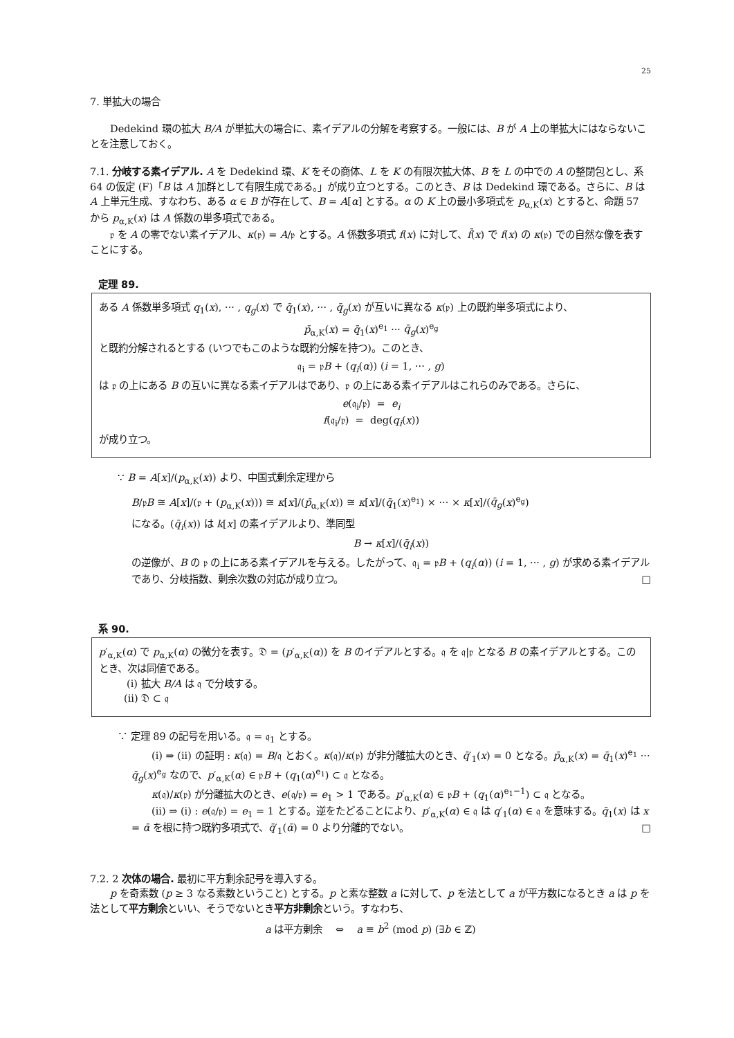25
7. 単拡大の場合
Dedekind 環の拡大 B/A が単拡大の場合に、素イデアルの分解を考察する。一般には、B が A 上の単拡大にはならないことを注意しておく。
7.1. 分岐する素イデアル. A を Dedekind 環、K をその商体、L を K の有限次拡大体、B を L の中での A の整閉包とし、系 64 の仮定 (F)「B は A 加群として有限生成である。」が成り立つとする。このとき、B は Dedekind 環である。さらに、B は A 上単元生成、すなわち、ある α ∈ B が存在して、B = A[α] とする。α の K 上の最小多項式を p<sub>α,K</sub>(x) とすると、命題 57 から p<sub>α,K</sub>(x) は A 係数の単多項式である。
𝔭 を A の零でない素イデアル、κ(𝔭) = A/𝔭 とする。A 係数多項式 f(x) に対して、f̄(x) で f(x) の κ(𝔭) での自然な像を表すことにする。
定理 89.
ある A 係数単多項式 q<sub>1</sub>(x), ··· , q<sub>g</sub>(x) で q̄<sub>1</sub>(x), ··· , q̄<sub>g</sub>(x) が互いに異なる κ(𝔭) 上の既約単多項式により、
p̄<sub>α,K</sub>(x) = q̄<sub>1</sub>(x)<sup>e<sub>1</sub></sup> ··· q̄<sub>g</sub>(x)<sup>e<sub>g</sub></sup>
と既約分解されるとする (いつでもこのような既約分解を持つ)。このとき、
𝔮<sub>i</sub> = 𝔭B + (q<sub>i</sub>(α)) (i = 1, ··· , g)
は 𝔭 の上にある B の互いに異なる素イデアルはであり、𝔭 の上にある素イデアルはこれらのみである。さらに、
e(𝔮<sub>i</sub>/𝔭) = e<sub>i</sub>
f(𝔮<sub>i</sub>/𝔭) = deg(q<sub>i</sub>(x))
が成り立つ。
∵ B = A[x]/(p<sub>α,K</sub>(x)) より、中国式剰余定理から
B/𝔭B ≅ A[x]/(𝔭 + (p<sub>α,K</sub>(x))) ≅ κ[x]/(p̄<sub>α,K</sub>(x)) ≅ κ[x]/(q̄<sub>1</sub>(x)<sup>e<sub>1</sub></sup>) × ··· × κ[x]/(q̄<sub>g</sub>(x)<sup>e<sub>g</sub></sup>)
になる。(q̄<sub>i</sub>(x)) は k[x] の素イデアルより、準同型
B → κ[x]/(q̄<sub>i</sub>(x))
の逆像が、B の 𝔭 の上にある素イデアルを与える。したがって、𝔮<sub>i</sub> = 𝔭B + (q<sub>i</sub>(α)) (i = 1, ··· , g) が求める素イデアルであり、分岐指数、剰余次数の対応が成り立つ。 □
系 90.
p′<sub>α,K</sub>(α) で p<sub>α,K</sub>(α) の微分を表す。𝔇 = (p′<sub>α,K</sub>(α)) を B のイデアルとする。𝔮 を 𝔮|𝔭 となる B の素イデアルとする。このとき、次は同値である。
(i) 拡大 B/A は 𝔮 で分岐する。
(ii) 𝔇 ⊂ 𝔮
∵ 定理 89 の記号を用いる。𝔮 = 𝔮<sub>1</sub> とする。
(i) ⇒ (ii) の証明 : κ(𝔮) = B/𝔮 とおく。κ(𝔮)/κ(𝔭) が非分離拡大のとき、q̄′<sub>1</sub>(x) = 0 となる。p̄<sub>α,K</sub>(x) = q̄<sub>1</sub>(x)<sup>e<sub>1</sub></sup> ··· q̄<sub>g</sub>(x)<sup>e<sub>g</sub></sup> なので、p′<sub>α,K</sub>(α) ∈ 𝔭B + (q<sub>1</sub>(α)<sup>e<sub>1</sub></sup>) ⊂ 𝔮 となる。
κ(𝔮)/κ(𝔭) が分離拡大のとき、e(𝔮/𝔭) = e<sub>1</sub> > 1 である。p′<sub>α,K</sub>(α) ∈ 𝔭B + (q<sub>1</sub>(α)<sup>e<sub>1</sub>−1</sup>) ⊂ 𝔮 となる。
(ii) ⇒ (i) : e(𝔮/𝔭) = e<sub>1</sub> = 1 とする。逆をたどることにより、p′<sub>α,K</sub>(α) ∈ 𝔮 は q′<sub>1</sub>(α) ∈ 𝔮 を意味する。q̄<sub>1</sub>(x) は x = ᾱ を根に持つ既約多項式で、q̄′<sub>1</sub>(ᾱ) = 0 より分離的でない。 □
7.2. 2 次体の場合. 最初に平方剰余記号を導入する。
p を奇素数 (p ≥ 3 なる素数ということ) とする。p と素な整数 a に対して、p を法として a が平方数になるとき a は p を法として平方剰余といい、そうでないとき平方非剰余という。すなわち、
a は平方剰余 ⇔ a ≡ b<sup>2</sup> (mod p) (∃b ∈ ℤ)